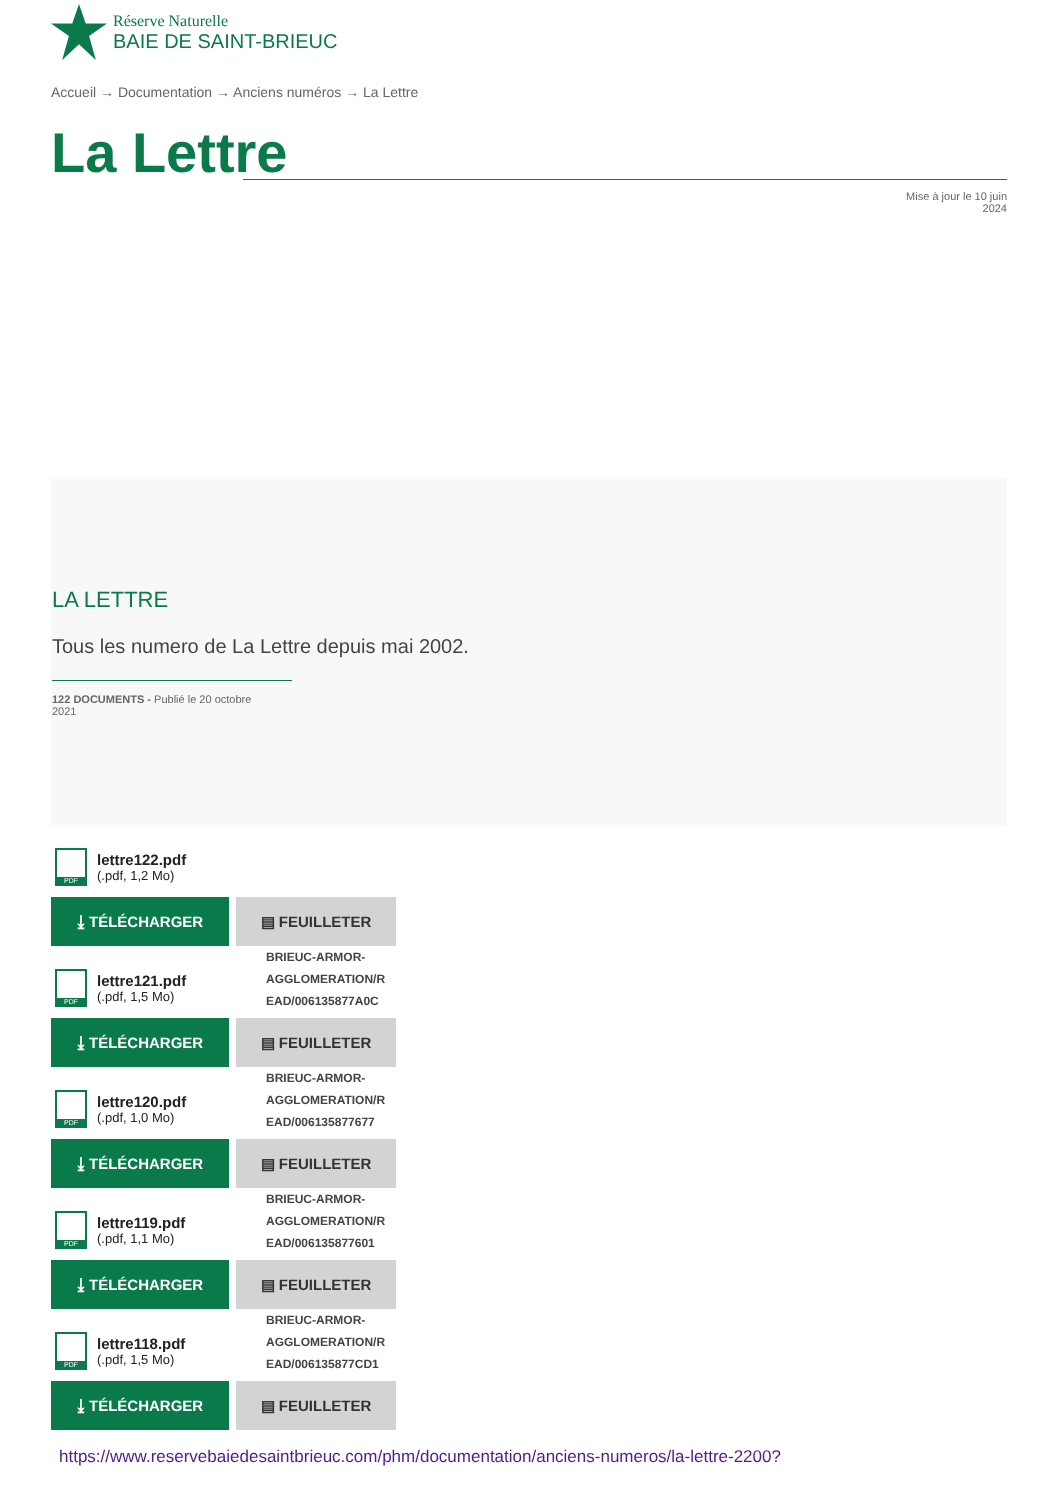Réserve Naturelle
BAIE DE SAINT-BRIEUC
Accueil → Documentation → Anciens numéros → La Lettre
La Lettre
Mise à jour le 10 juin
2024
LA LETTRE
Tous les numero de La Lettre depuis mai 2002.
122 DOCUMENTS - Publié le 20 octobre 2021
PDF
lettre122.pdf
(.pdf, 1,2 Mo)
⤓ TÉLÉCHARGER ▤ FEUILLETER
BRIEUC-ARMOR-
AGGLOMERATION/R
EAD/006135877A0C
PDF
lettre121.pdf
(.pdf, 1,5 Mo)
⤓ TÉLÉCHARGER ▤ FEUILLETER
BRIEUC-ARMOR-
AGGLOMERATION/R
EAD/006135877677
PDF
lettre120.pdf
(.pdf, 1,0 Mo)
⤓ TÉLÉCHARGER ▤ FEUILLETER
BRIEUC-ARMOR-
AGGLOMERATION/R
EAD/006135877601
PDF
lettre119.pdf
(.pdf, 1,1 Mo)
⤓ TÉLÉCHARGER ▤ FEUILLETER
BRIEUC-ARMOR-
AGGLOMERATION/R
EAD/006135877CD1
PDF
lettre118.pdf
(.pdf, 1,5 Mo)
⤓ TÉLÉCHARGER ▤ FEUILLETER
https://www.reservebaiedesaintbrieuc.com/phm/documentation/anciens-numeros/la-lettre-2200?